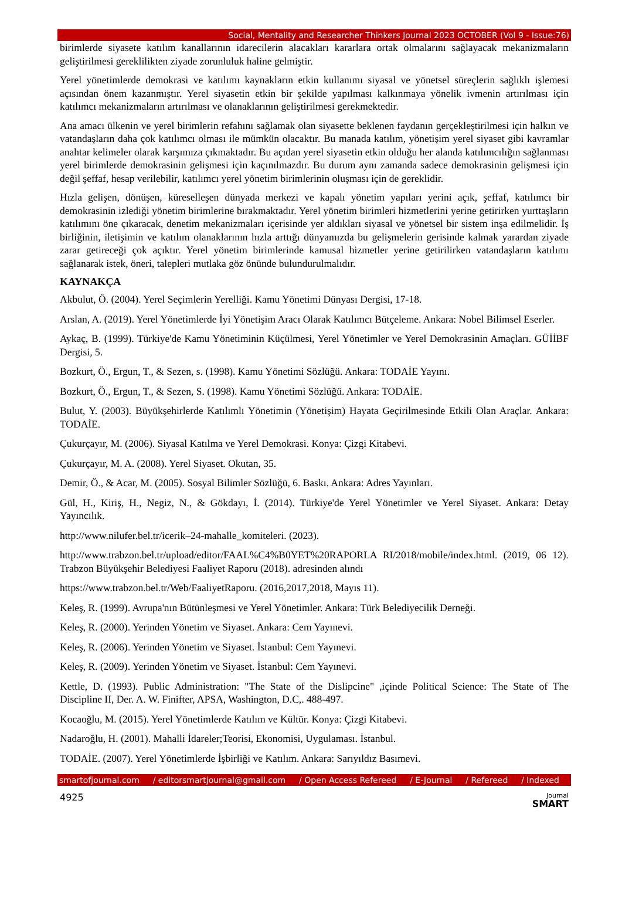Social, Mentality and Researcher Thinkers Journal 2023 OCTOBER (Vol 9 - Issue:76)
birimlerde siyasete katılım kanallarının idarecilerin alacakları kararlara ortak olmalarını sağlayacak mekanizmaların geliştirilmesi gereklilikten ziyade zorunluluk haline gelmiştir.
Yerel yönetimlerde demokrasi ve katılımı kaynakların etkin kullanımı siyasal ve yönetsel süreçlerin sağlıklı işlemesi açısından önem kazanmıştır. Yerel siyasetin etkin bir şekilde yapılması kalkınmaya yönelik ivmenin artırılması için katılımcı mekanizmaların artırılması ve olanaklarının geliştirilmesi gerekmektedir.
Ana amacı ülkenin ve yerel birimlerin refahını sağlamak olan siyasette beklenen faydanın gerçekleştirilmesi için halkın ve vatandaşların daha çok katılımcı olması ile mümkün olacaktır. Bu manada katılım, yönetişim yerel siyaset gibi kavramlar anahtar kelimeler olarak karşımıza çıkmaktadır. Bu açıdan yerel siyasetin etkin olduğu her alanda katılımcılığın sağlanması yerel birimlerde demokrasinin gelişmesi için kaçınılmazdır. Bu durum aynı zamanda sadece demokrasinin gelişmesi için değil şeffaf, hesap verilebilir, katılımcı yerel yönetim birimlerinin oluşması için de gereklidir.
Hızla gelişen, dönüşen, küreselleşen dünyada merkezi ve kapalı yönetim yapıları yerini açık, şeffaf, katılımcı bir demokrasinin izlediği yönetim birimlerine bırakmaktadır. Yerel yönetim birimleri hizmetlerini yerine getirirken yurttaşların katılımını öne çıkaracak, denetim mekanizmaları içerisinde yer aldıkları siyasal ve yönetsel bir sistem inşa edilmelidir. İş birliğinin, iletişimin ve katılım olanaklarının hızla arttığı dünyamızda bu gelişmelerin gerisinde kalmak yarardan ziyade zarar getireceği çok açıktır. Yerel yönetim birimlerinde kamusal hizmetler yerine getirilirken vatandaşların katılımı sağlanarak istek, öneri, talepleri mutlaka göz önünde bulundurulmalıdır.
KAYNAKÇA
Akbulut, Ö. (2004). Yerel Seçimlerin Yerelliği. Kamu Yönetimi Dünyası Dergisi, 17-18.
Arslan, A. (2019). Yerel Yönetimlerde İyi Yönetişim Aracı Olarak Katılımcı Bütçeleme. Ankara: Nobel Bilimsel Eserler.
Aykaç, B. (1999). Türkiye'de Kamu Yönetiminin Küçülmesi, Yerel Yönetimler ve Yerel Demokrasinin Amaçları. GÜİİBF Dergisi, 5.
Bozkurt, Ö., Ergun, T., & Sezen, s. (1998). Kamu Yönetimi Sözlüğü. Ankara: TODAİE Yayını.
Bozkurt, Ö., Ergun, T., & Sezen, S. (1998). Kamu Yönetimi Sözlüğü. Ankara: TODAİE.
Bulut, Y. (2003). Büyükşehirlerde Katılımlı Yönetimin (Yönetişim) Hayata Geçirilmesinde Etkili Olan Araçlar. Ankara: TODAİE.
Çukurçayır, M. (2006). Siyasal Katılma ve Yerel Demokrasi. Konya: Çizgi Kitabevi.
Çukurçayır, M. A. (2008). Yerel Siyaset. Okutan, 35.
Demir, Ö., & Acar, M. (2005). Sosyal Bilimler Sözlüğü, 6. Baskı. Ankara: Adres Yayınları.
Gül, H., Kiriş, H., Negiz, N., & Gökdayı, İ. (2014). Türkiye'de Yerel Yönetimler ve Yerel Siyaset. Ankara: Detay Yayıncılık.
http://www.nilufer.bel.tr/icerik–24-mahalle_komiteleri. (2023).
http://www.trabzon.bel.tr/upload/editor/FAAL%C4%B0YET%20RAPORLA RI/2018/mobile/index.html. (2019, 06 12). Trabzon Büyükşehir Belediyesi Faaliyet Raporu (2018). adresinden alındı
https://www.trabzon.bel.tr/Web/FaaliyetRaporu. (2016,2017,2018, Mayıs 11).
Keleş, R. (1999). Avrupa'nın Bütünleşmesi ve Yerel Yönetimler. Ankara: Türk Belediyecilik Derneği.
Keleş, R. (2000). Yerinden Yönetim ve Siyaset. Ankara: Cem Yayınevi.
Keleş, R. (2006). Yerinden Yönetim ve Siyaset. İstanbul: Cem Yayınevi.
Keleş, R. (2009). Yerinden Yönetim ve Siyaset. İstanbul: Cem Yayınevi.
Kettle, D. (1993). Public Administration: "The State of the Dislipcine" ,içinde Political Science: The State of The Discipline II, Der. A. W. Finifter, APSA, Washington, D.C,. 488-497.
Kocaoğlu, M. (2015). Yerel Yönetimlerde Katılım ve Kültür. Konya: Çizgi Kitabevi.
Nadaroğlu, H. (2001). Mahalli İdareler;Teorisi, Ekonomisi, Uygulaması. İstanbul.
TODAİE. (2007). Yerel Yönetimlerde İşbirliği ve Katılım. Ankara: Sarıyıldız Basımevi.
smartofjournal.com / editorsmartjournal@gmail.com / Open Access Refereed / E-Journal / Refereed / Indexed
4925
Journal
SMART